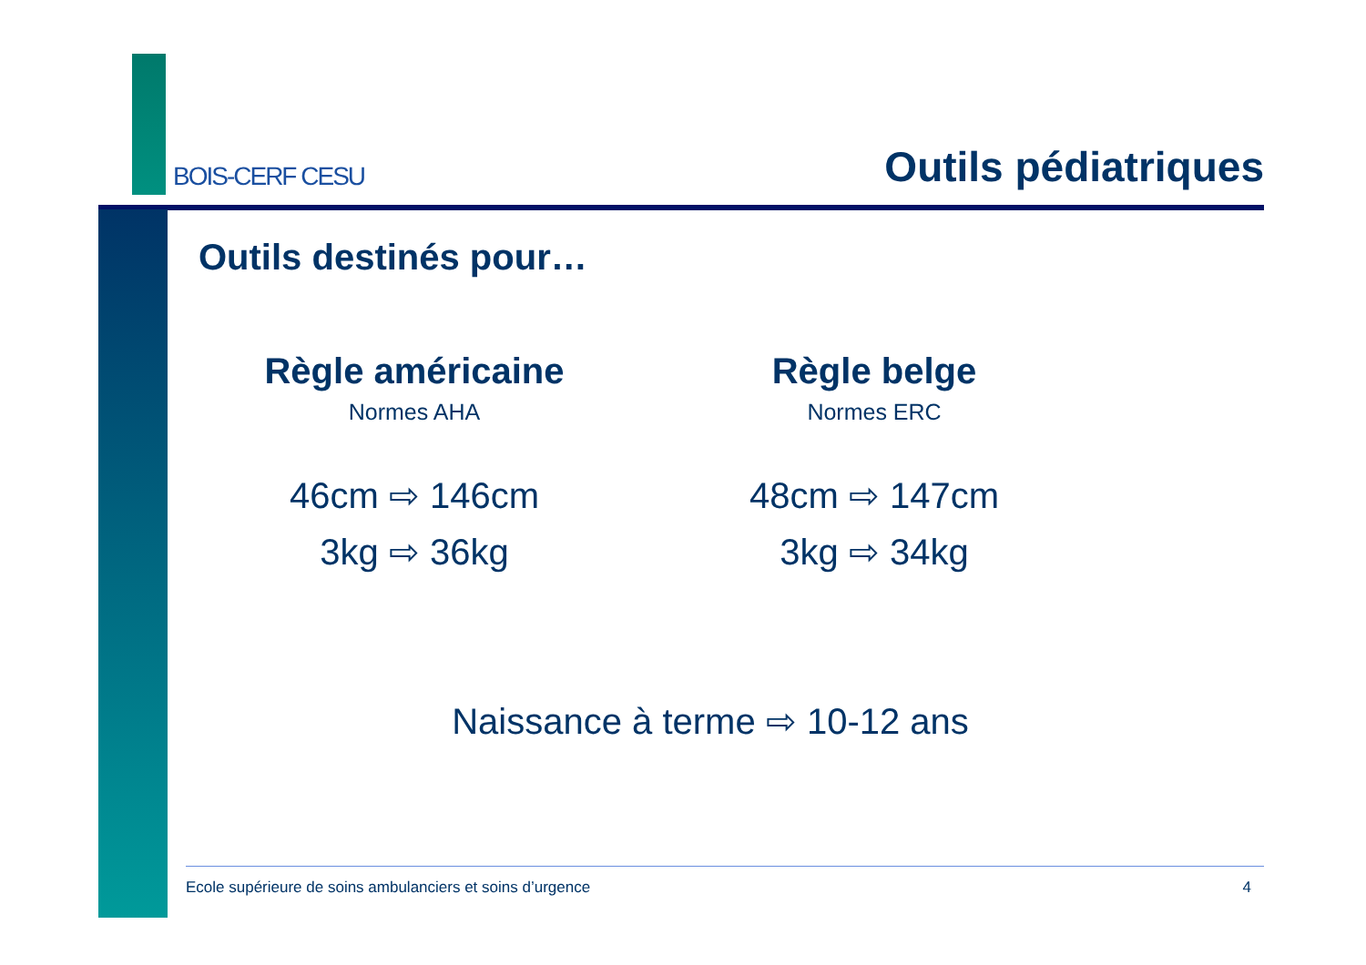BOIS-CERF CESU
Outils pédiatriques
Outils destinés pour…
Règle américaine
Normes AHA
46cm ⇨ 146cm
3kg ⇨ 36kg
Règle belge
Normes ERC
48cm ⇨ 147cm
3kg ⇨ 34kg
Naissance à terme ⇨ 10-12 ans
Ecole supérieure de soins ambulanciers et soins d’urgence 4